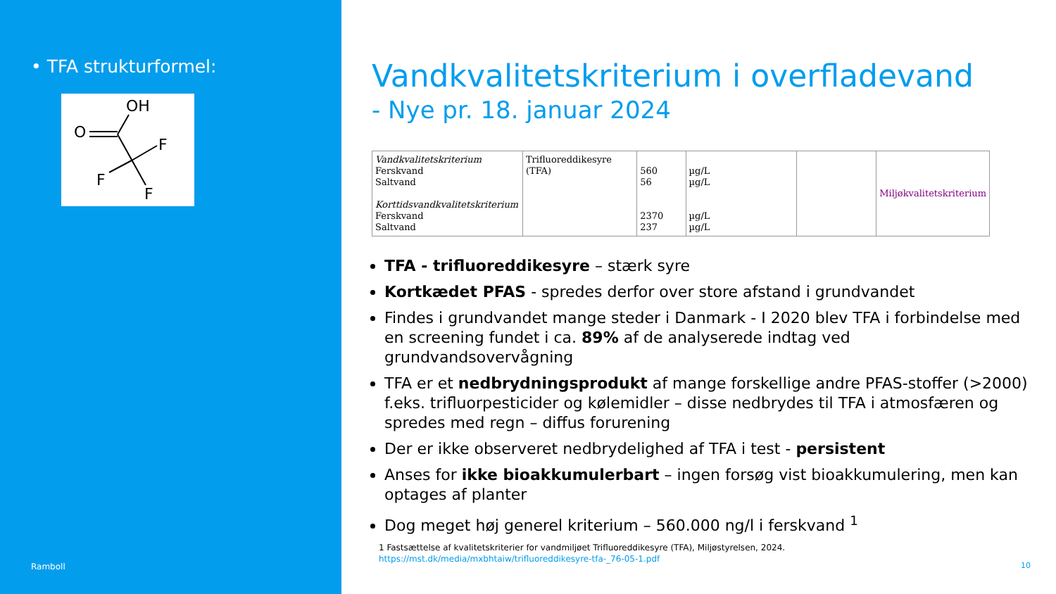• TFA strukturformel:
OH
O
F
F
F
Ramboll
Vandkvalitetskriterium i overfladevand
- Nye pr. 18. januar 2024
| Vandkvalitetskriterium Ferskvand Saltvand Korttidsvandkvalitetskriterium Ferskvand Saltvand | Trifluoreddikesyre (TFA) | 560 56 2370 237 | µg/L µg/L µg/L µg/L | | Miljøkvalitetskriterium |
TFA - trifluoreddikesyre – stærk syre
Kortkædet PFAS - spredes derfor over store afstand i grundvandet
Findes i grundvandet mange steder i Danmark - I 2020 blev TFA i forbindelse med en screening fundet i ca. 89% af de analyserede indtag ved grundvandsovervågning
TFA er et nedbrydningsprodukt af mange forskellige andre PFAS-stoffer (>2000) f.eks. trifluorpesticider og kølemidler – disse nedbrydes til TFA i atmosfæren og spredes med regn – diffus forurening
Der er ikke observeret nedbrydelighed af TFA i test - persistent
Anses for ikke bioakkumulerbart – ingen forsøg vist bioakkumulering, men kan optages af planter
Dog meget høj generel kriterium – 560.000 ng/l i ferskvand <sup>1</sup>
1 Fastsættelse af kvalitetskriterier for vandmiljøet Trifluoreddikesyre (TFA), Miljøstyrelsen, 2024.
https://mst.dk/media/mxbhtaiw/trifluoreddikesyre-tfa-_76-05-1.pdf
10